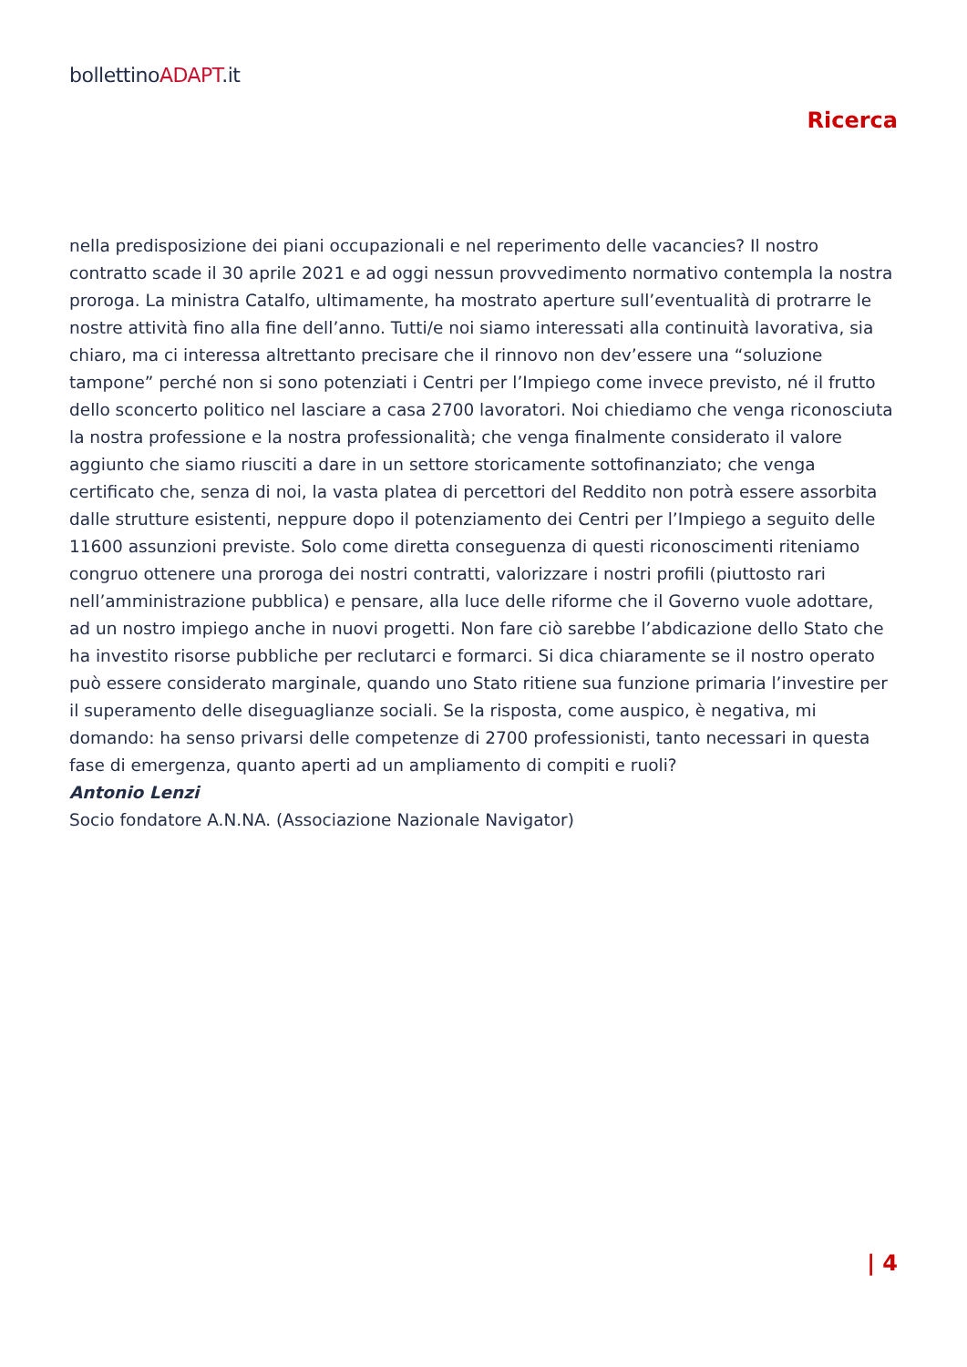bollettinoADAPT.it
Ricerca
nella predisposizione dei piani occupazionali e nel reperimento delle vacancies? Il nostro contratto scade il 30 aprile 2021 e ad oggi nessun provvedimento normativo contempla la nostra proroga. La ministra Catalfo, ultimamente, ha mostrato aperture sull’eventualità di protrarre le nostre attività fino alla fine dell’anno. Tutti/e noi siamo interessati alla continuità lavorativa, sia chiaro, ma ci interessa altrettanto precisare che il rinnovo non dev’essere una “soluzione tampone” perché non si sono potenziati i Centri per l’Impiego come invece previsto, né il frutto dello sconcerto politico nel lasciare a casa 2700 lavoratori. Noi chiediamo che venga riconosciuta la nostra professione e la nostra professionalità; che venga finalmente considerato il valore aggiunto che siamo riusciti a dare in un settore storicamente sottofinanziato; che venga certificato che, senza di noi, la vasta platea di percettori del Reddito non potrà essere assorbita dalle strutture esistenti, neppure dopo il potenziamento dei Centri per l’Impiego a seguito delle 11600 assunzioni previste. Solo come diretta conseguenza di questi riconoscimenti riteniamo congruo ottenere una proroga dei nostri contratti, valorizzare i nostri profili (piuttosto rari nell’amministrazione pubblica) e pensare, alla luce delle riforme che il Governo vuole adottare, ad un nostro impiego anche in nuovi progetti. Non fare ciò sarebbe l’abdicazione dello Stato che ha investito risorse pubbliche per reclutarci e formarci. Si dica chiaramente se il nostro operato può essere considerato marginale, quando uno Stato ritiene sua funzione primaria l’investire per il superamento delle diseguaglianze sociali. Se la risposta, come auspico, è negativa, mi domando: ha senso privarsi delle competenze di 2700 professionisti, tanto necessari in questa fase di emergenza, quanto aperti ad un ampliamento di compiti e ruoli?
Antonio Lenzi
Socio fondatore A.N.NA. (Associazione Nazionale Navigator)
| 4